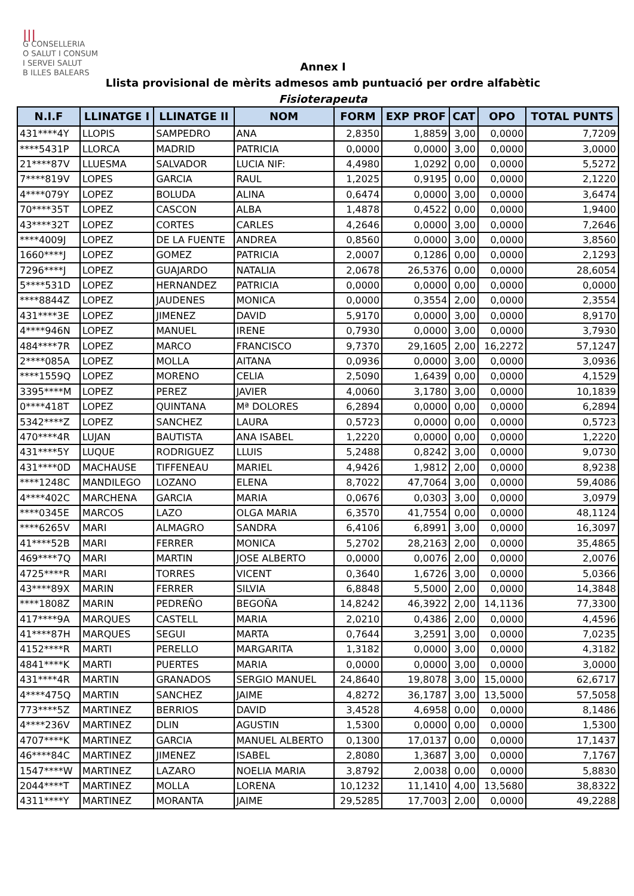|||
G CONSELLERIA
O SALUT I CONSUM
I SERVEI SALUT
B ILLES BALEARS
Annex I
Llista provisional de mèrits admesos amb puntuació per ordre alfabètic
Fisioterapeuta
| N.I.F | LLINATGE I | LLINATGE II | NOM | FORM | EXP PROF | CAT | OPO | TOTAL PUNTS |
| --- | --- | --- | --- | --- | --- | --- | --- | --- |
| 431****4Y | LLOPIS | SAMPEDRO | ANA | 2,8350 | 1,8859 | 3,00 | 0,0000 | 7,7209 |
| ****5431P | LLORCA | MADRID | PATRICIA | 0,0000 | 0,0000 | 3,00 | 0,0000 | 3,0000 |
| 21****87V | LLUESMA | SALVADOR | LUCIA NIF: | 4,4980 | 1,0292 | 0,00 | 0,0000 | 5,5272 |
| 7****819V | LOPES | GARCIA | RAUL | 1,2025 | 0,9195 | 0,00 | 0,0000 | 2,1220 |
| 4****079Y | LOPEZ | BOLUDA | ALINA | 0,6474 | 0,0000 | 3,00 | 0,0000 | 3,6474 |
| 70****35T | LOPEZ | CASCON | ALBA | 1,4878 | 0,4522 | 0,00 | 0,0000 | 1,9400 |
| 43****32T | LOPEZ | CORTES | CARLES | 4,2646 | 0,0000 | 3,00 | 0,0000 | 7,2646 |
| ****4009J | LOPEZ | DE LA FUENTE | ANDREA | 0,8560 | 0,0000 | 3,00 | 0,0000 | 3,8560 |
| 1660****J | LOPEZ | GOMEZ | PATRICIA | 2,0007 | 0,1286 | 0,00 | 0,0000 | 2,1293 |
| 7296****J | LOPEZ | GUAJARDO | NATALIA | 2,0678 | 26,5376 | 0,00 | 0,0000 | 28,6054 |
| 5****531D | LOPEZ | HERNANDEZ | PATRICIA | 0,0000 | 0,0000 | 0,00 | 0,0000 | 0,0000 |
| ****8844Z | LOPEZ | JAUDENES | MONICA | 0,0000 | 0,3554 | 2,00 | 0,0000 | 2,3554 |
| 431****3E | LOPEZ | JIMENEZ | DAVID | 5,9170 | 0,0000 | 3,00 | 0,0000 | 8,9170 |
| 4****946N | LOPEZ | MANUEL | IRENE | 0,7930 | 0,0000 | 3,00 | 0,0000 | 3,7930 |
| 484****7R | LOPEZ | MARCO | FRANCISCO | 9,7370 | 29,1605 | 2,00 | 16,2272 | 57,1247 |
| 2****085A | LOPEZ | MOLLA | AITANA | 0,0936 | 0,0000 | 3,00 | 0,0000 | 3,0936 |
| ****1559Q | LOPEZ | MORENO | CELIA | 2,5090 | 1,6439 | 0,00 | 0,0000 | 4,1529 |
| 3395****M | LOPEZ | PEREZ | JAVIER | 4,0060 | 3,1780 | 3,00 | 0,0000 | 10,1839 |
| 0****418T | LOPEZ | QUINTANA | Mª DOLORES | 6,2894 | 0,0000 | 0,00 | 0,0000 | 6,2894 |
| 5342****Z | LOPEZ | SANCHEZ | LAURA | 0,5723 | 0,0000 | 0,00 | 0,0000 | 0,5723 |
| 470****4R | LUJAN | BAUTISTA | ANA ISABEL | 1,2220 | 0,0000 | 0,00 | 0,0000 | 1,2220 |
| 431****5Y | LUQUE | RODRIGUEZ | LLUIS | 5,2488 | 0,8242 | 3,00 | 0,0000 | 9,0730 |
| 431****0D | MACHAUSE | TIFFENEAU | MARIEL | 4,9426 | 1,9812 | 2,00 | 0,0000 | 8,9238 |
| ****1248C | MANDILEGO | LOZANO | ELENA | 8,7022 | 47,7064 | 3,00 | 0,0000 | 59,4086 |
| 4****402C | MARCHENA | GARCIA | MARIA | 0,0676 | 0,0303 | 3,00 | 0,0000 | 3,0979 |
| ****0345E | MARCOS | LAZO | OLGA MARIA | 6,3570 | 41,7554 | 0,00 | 0,0000 | 48,1124 |
| ****6265V | MARI | ALMAGRO | SANDRA | 6,4106 | 6,8991 | 3,00 | 0,0000 | 16,3097 |
| 41****52B | MARI | FERRER | MONICA | 5,2702 | 28,2163 | 2,00 | 0,0000 | 35,4865 |
| 469****7Q | MARI | MARTIN | JOSE ALBERTO | 0,0000 | 0,0076 | 2,00 | 0,0000 | 2,0076 |
| 4725****R | MARI | TORRES | VICENT | 0,3640 | 1,6726 | 3,00 | 0,0000 | 5,0366 |
| 43****89X | MARIN | FERRER | SILVIA | 6,8848 | 5,5000 | 2,00 | 0,0000 | 14,3848 |
| ****1808Z | MARIN | PEDREÑO | BEGOÑA | 14,8242 | 46,3922 | 2,00 | 14,1136 | 77,3300 |
| 417****9A | MARQUES | CASTELL | MARIA | 2,0210 | 0,4386 | 2,00 | 0,0000 | 4,4596 |
| 41****87H | MARQUES | SEGUI | MARTA | 0,7644 | 3,2591 | 3,00 | 0,0000 | 7,0235 |
| 4152****R | MARTI | PERELLO | MARGARITA | 1,3182 | 0,0000 | 3,00 | 0,0000 | 4,3182 |
| 4841****K | MARTI | PUERTES | MARIA | 0,0000 | 0,0000 | 3,00 | 0,0000 | 3,0000 |
| 431****4R | MARTIN | GRANADOS | SERGIO MANUEL | 24,8640 | 19,8078 | 3,00 | 15,0000 | 62,6717 |
| 4****475Q | MARTIN | SANCHEZ | JAIME | 4,8272 | 36,1787 | 3,00 | 13,5000 | 57,5058 |
| 773****5Z | MARTINEZ | BERRIOS | DAVID | 3,4528 | 4,6958 | 0,00 | 0,0000 | 8,1486 |
| 4****236V | MARTINEZ | DLIN | AGUSTIN | 1,5300 | 0,0000 | 0,00 | 0,0000 | 1,5300 |
| 4707****K | MARTINEZ | GARCIA | MANUEL ALBERTO | 0,1300 | 17,0137 | 0,00 | 0,0000 | 17,1437 |
| 46****84C | MARTINEZ | JIMENEZ | ISABEL | 2,8080 | 1,3687 | 3,00 | 0,0000 | 7,1767 |
| 1547****W | MARTINEZ | LAZARO | NOELIA MARIA | 3,8792 | 2,0038 | 0,00 | 0,0000 | 5,8830 |
| 2044****T | MARTINEZ | MOLLA | LORENA | 10,1232 | 11,1410 | 4,00 | 13,5680 | 38,8322 |
| 4311****Y | MARTINEZ | MORANTA | JAIME | 29,5285 | 17,7003 | 2,00 | 0,0000 | 49,2288 |